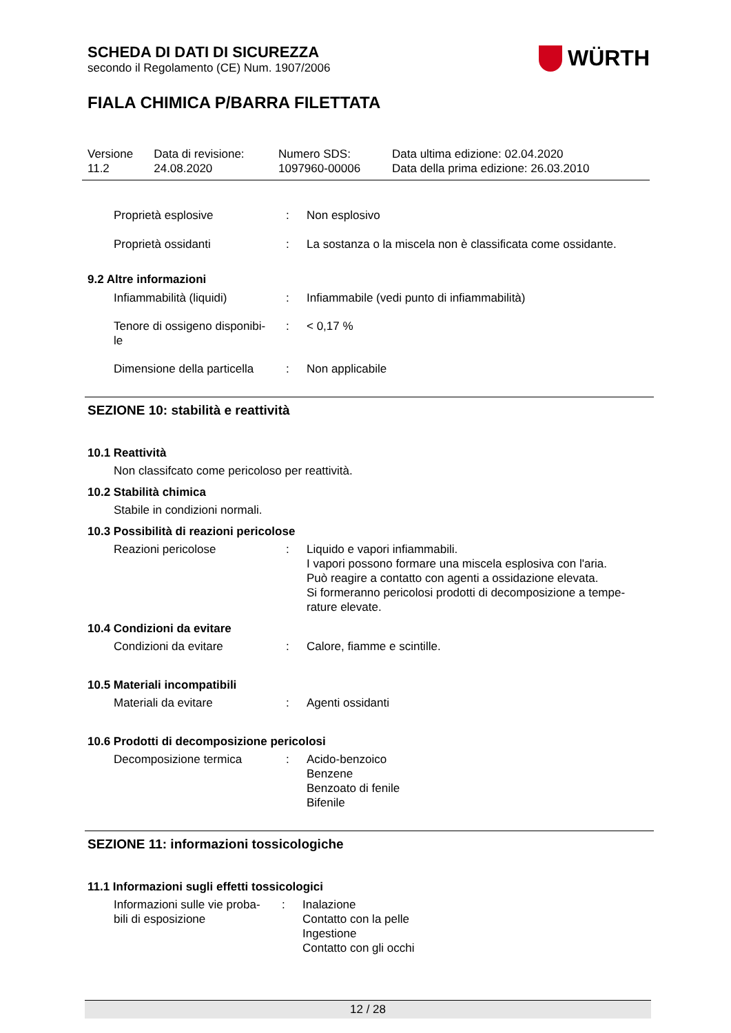SCHEDA DI DATI DI SICUREZZA
secondo il Regolamento (CE) Num. 1907/2006
WÜRTH
FIALA CHIMICA P/BARRA FILETTATA
| Versione 11.2 | Data di revisione: 24.08.2020 | Numero SDS: 1097960-00006 | Data ultima edizione: 02.04.2020 Data della prima edizione: 26.03.2010 |
Proprietà esplosive : Non esplosivo
Proprietà ossidanti : La sostanza o la miscela non è classificata come ossidante.
9.2 Altre informazioni
Infiammabilità (liquidi) : Infiammabile (vedi punto di infiammabilità)
Tenore di ossigeno disponibi-
le
: < 0,17 %
Dimensione della particella
: Non applicabile
SEZIONE 10: stabilità e reattività
10.1 Reattività
Non classifcato come pericoloso per reattività.
10.2 Stabilità chimica
Stabile in condizioni normali.
10.3 Possibilità di reazioni pericolose
Reazioni pericolose : Liquido e vapori infiammabili.
I vapori possono formare una miscela esplosiva con l'aria.
Può reagire a contatto con agenti a ossidazione elevata.
Si formeranno pericolosi prodotti di decomposizione a tempe-
rature elevate.
10.4 Condizioni da evitare
Condizioni da evitare : Calore, fiamme e scintille.
10.5 Materiali incompatibili
Materiali da evitare : Agenti ossidanti
10.6 Prodotti di decomposizione pericolosi
Decomposizione termica : Acido-benzoico
Benzene
Benzoato di fenile
Bifenile
SEZIONE 11: informazioni tossicologiche
11.1 Informazioni sugli effetti tossicologici
Informazioni sulle vie proba-
bili di esposizione
: Inalazione
Contatto con la pelle
Ingestione
Contatto con gli occhi
12 / 28